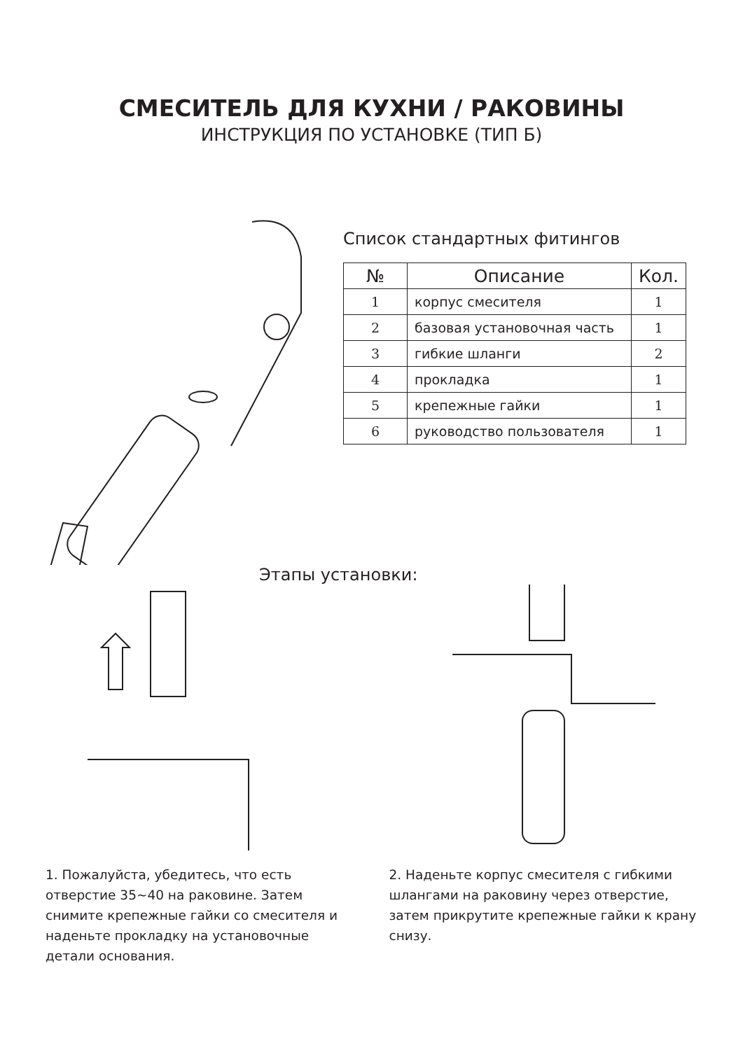СМЕСИТЕЛЬ ДЛЯ КУХНИ / РАКОВИНЫ
ИНСТРУКЦИЯ ПО УСТАНОВКЕ (ТИП Б)
Список стандартных фитингов
| № | Описание | Кол. |
| --- | --- | --- |
| 1 | корпус смесителя | 1 |
| 2 | базовая установочная часть | 1 |
| 3 | гибкие шланги | 2 |
| 4 | прокладка | 1 |
| 5 | крепежные гайки | 1 |
| 6 | руководство пользователя | 1 |
Этапы установки:
1. Пожалуйста, убедитесь, что есть отверстие 35~40 на раковине. Затем снимите крепежные гайки со смесителя и наденьте прокладку на установочные детали основания.
2. Наденьте корпус смесителя с гибкими шлангами на раковину через отверстие, затем прикрутите крепежные гайки к крану снизу.